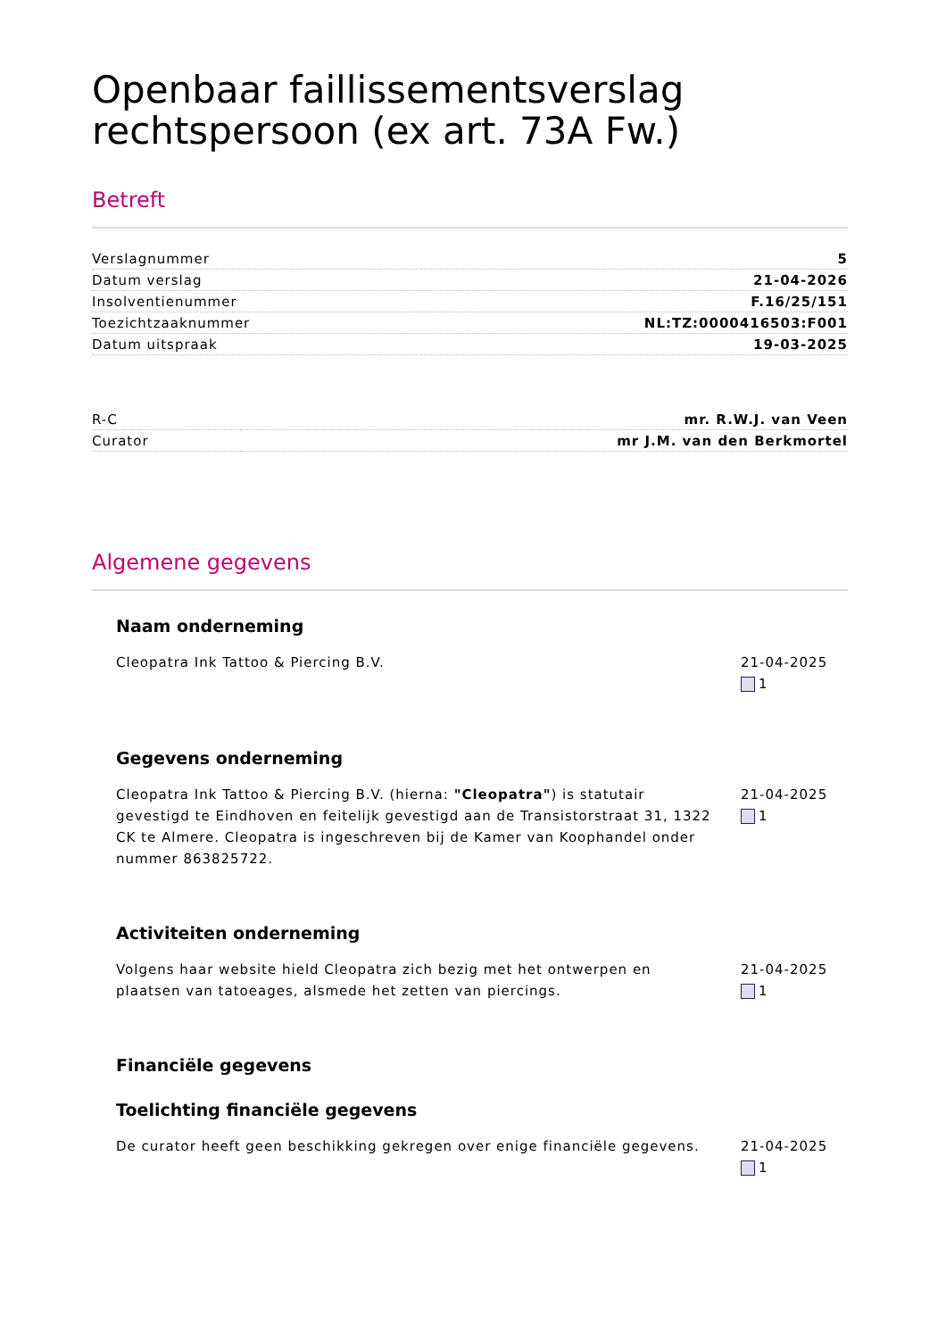Openbaar faillissementsverslag rechtspersoon (ex art. 73A Fw.)
Betreft
| Verslagnummer | 5 |
| Datum verslag | 21-04-2026 |
| Insolventienummer | F.16/25/151 |
| Toezichtzaaknummer | NL:TZ:0000416503:F001 |
| Datum uitspraak | 19-03-2025 |
| R-C | mr. R.W.J. van Veen |
| Curator | mr J.M. van den Berkmortel |
Algemene gegevens
Naam onderneming
Cleopatra Ink Tattoo & Piercing B.V.
21-04-2025
1
Gegevens onderneming
Cleopatra Ink Tattoo & Piercing B.V. (hierna: "Cleopatra") is statutair gevestigd te Eindhoven en feitelijk gevestigd aan de Transistorstraat 31, 1322 CK te Almere. Cleopatra is ingeschreven bij de Kamer van Koophandel onder nummer 863825722.
21-04-2025
1
Activiteiten onderneming
Volgens haar website hield Cleopatra zich bezig met het ontwerpen en plaatsen van tatoeages, alsmede het zetten van piercings.
21-04-2025
1
Financiële gegevens
Toelichting financiële gegevens
De curator heeft geen beschikking gekregen over enige financiële gegevens.
21-04-2025
1